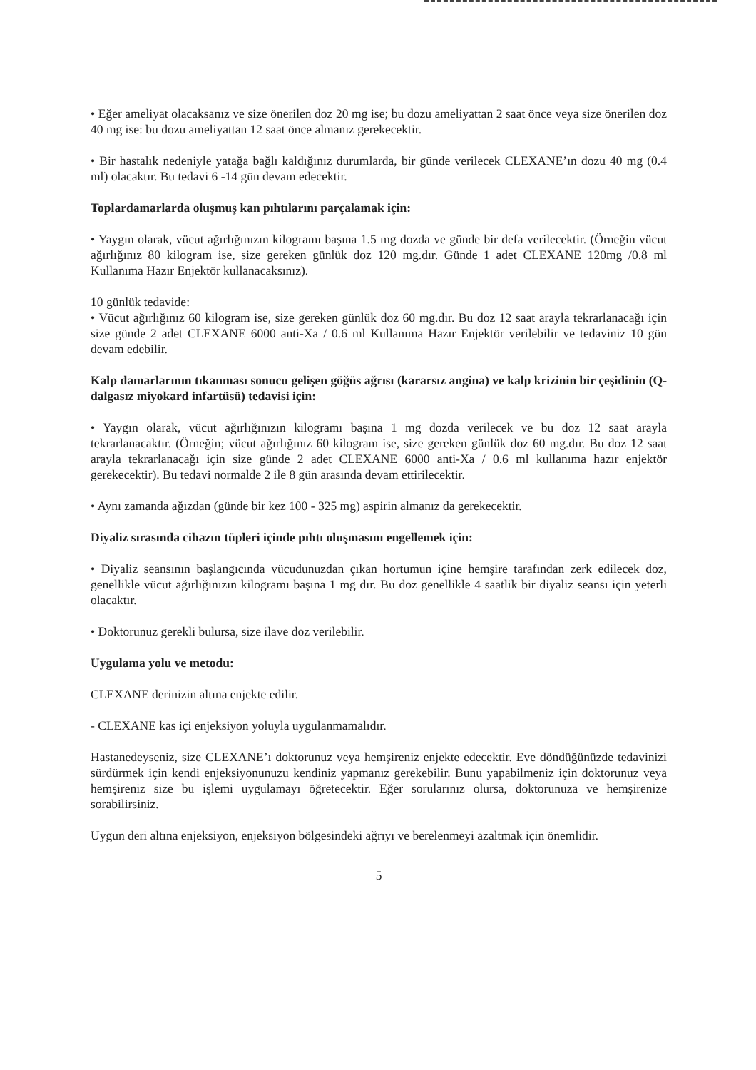• Eğer ameliyat olacaksanız ve size önerilen doz 20 mg ise; bu dozu ameliyattan 2 saat önce veya size önerilen doz 40 mg ise: bu dozu ameliyattan 12 saat önce almanız gerekecektir.
• Bir hastalık nedeniyle yatağa bağlı kaldığınız durumlarda, bir günde verilecek CLEXANE’ın dozu 40 mg (0.4 ml) olacaktır. Bu tedavi 6 -14 gün devam edecektir.
Toplardamarlarda oluşmuş kan pıhtılarını parçalamak için:
• Yaygın olarak, vücut ağırlığınızın kilogramı başına 1.5 mg dozda ve günde bir defa verilecektir. (Örneğin vücut ağırlığınız 80 kilogram ise, size gereken günlük doz 120 mg.dır. Günde 1 adet CLEXANE 120mg /0.8 ml Kullanıma Hazır Enjektör kullanacaksınız).
10 günlük tedavide:
• Vücut ağırlığınız 60 kilogram ise, size gereken günlük doz 60 mg.dır. Bu doz 12 saat arayla tekrarlanacağı için size günde 2 adet CLEXANE 6000 anti-Xa / 0.6 ml Kullanıma Hazır Enjektör verilebilir ve tedaviniz 10 gün devam edebilir.
Kalp damarlarının tıkanması sonucu gelişen göğüs ağrısı (kararsız angina) ve kalp krizinin bir çeşidinin (Q-dalgasız miyokard infartüsü) tedavisi için:
• Yaygın olarak, vücut ağırlığınızın kilogramı başına 1 mg dozda verilecek ve bu doz 12 saat arayla tekrarlanacaktır. (Örneğin; vücut ağırlığınız 60 kilogram ise, size gereken günlük doz 60 mg.dır. Bu doz 12 saat arayla tekrarlanacağı için size günde 2 adet CLEXANE 6000 anti-Xa / 0.6 ml kullanıma hazır enjektör gerekecektir). Bu tedavi normalde 2 ile 8 gün arasında devam ettirilecektir.
• Aynı zamanda ağızdan (günde bir kez 100 - 325 mg) aspirin almanız da gerekecektir.
Diyaliz sırasında cihazın tüpleri içinde pıhtı oluşmasını engellemek için:
• Diyaliz seansının başlangıcında vücudunuzdan çıkan hortumun içine hemşire tarafından zerk edilecek doz, genellikle vücut ağırlığınızın kilogramı başına 1 mg dır. Bu doz genellikle 4 saatlik bir diyaliz seansı için yeterli olacaktır.
• Doktorunuz gerekli bulursa, size ilave doz verilebilir.
Uygulama yolu ve metodu:
CLEXANE derinizin altına enjekte edilir.
- CLEXANE kas içi enjeksiyon yoluyla uygulanmamalıdır.
Hastanedeyseniz, size CLEXANE’ı doktorunuz veya hemşireniz enjekte edecektir. Eve döndüğünüzde tedavinizi sürdürmek için kendi enjeksiyonunuzu kendiniz yapmanız gerekebilir. Bunu yapabilmeniz için doktorunuz veya hemşireniz size bu işlemi uygulamayı öğretecektir. Eğer sorularınız olursa, doktorunuza ve hemşirenize sorabilirsiniz.
Uygun deri altına enjeksiyon, enjeksiyon bölgesindeki ağrıyı ve berelenmeyi azaltmak için önemlidir.
5